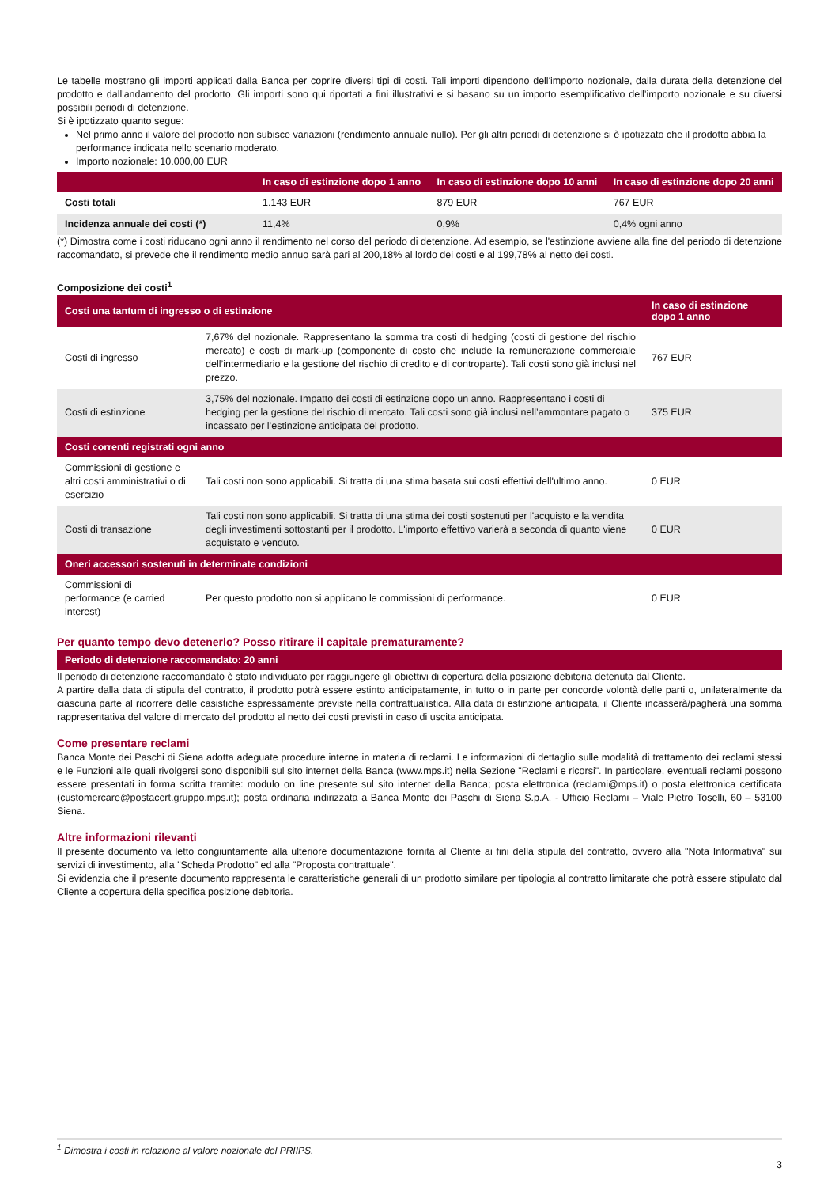Le tabelle mostrano gli importi applicati dalla Banca per coprire diversi tipi di costi. Tali importi dipendono dell'importo nozionale, dalla durata della detenzione del prodotto e dall'andamento del prodotto. Gli importi sono qui riportati a fini illustrativi e si basano su un importo esemplificativo dell’importo nozionale e su diversi possibili periodi di detenzione.
Si è ipotizzato quanto segue:
Nel primo anno il valore del prodotto non subisce variazioni (rendimento annuale nullo). Per gli altri periodi di detenzione si è ipotizzato che il prodotto abbia la performance indicata nello scenario moderato.
Importo nozionale: 10.000,00 EUR
| | In caso di estinzione dopo 1 anno | In caso di estinzione dopo 10 anni | In caso di estinzione dopo 20 anni |
| --- | --- | --- | --- |
| Costi totali | 1.143 EUR | 879 EUR | 767 EUR |
| Incidenza annuale dei costi (*) | 11,4% | 0,9% | 0,4% ogni anno |
(*) Dimostra come i costi riducano ogni anno il rendimento nel corso del periodo di detenzione. Ad esempio, se l'estinzione avviene alla fine del periodo di detenzione raccomandato, si prevede che il rendimento medio annuo sarà pari al 200,18% al lordo dei costi e al 199,78% al netto dei costi.
Composizione dei costi<sup>1</sup>
| Costi una tantum di ingresso o di estinzione | | In caso di estinzione dopo 1 anno |
| --- | --- | --- |
| Costi di ingresso | 7,67% del nozionale. Rappresentano la somma tra costi di hedging (costi di gestione del rischio mercato) e costi di mark-up (componente di costo che include la remunerazione commerciale dell’intermediario e la gestione del rischio di credito e di controparte). Tali costi sono già inclusi nel prezzo. | 767 EUR |
| Costi di estinzione | 3,75% del nozionale. Impatto dei costi di estinzione dopo un anno. Rappresentano i costi di hedging per la gestione del rischio di mercato. Tali costi sono già inclusi nell’ammontare pagato o incassato per l’estinzione anticipata del prodotto. | 375 EUR |
| Costi correnti registrati ogni anno | | |
| Commissioni di gestione e altri costi amministrativi o di esercizio | Tali costi non sono applicabili. Si tratta di una stima basata sui costi effettivi dell'ultimo anno. | 0 EUR |
| Costi di transazione | Tali costi non sono applicabili. Si tratta di una stima dei costi sostenuti per l'acquisto e la vendita degli investimenti sottostanti per il prodotto. L'importo effettivo varierà a seconda di quanto viene acquistato e venduto. | 0 EUR |
| Oneri accessori sostenuti in determinate condizioni | | |
| Commissioni di performance (e carried interest) | Per questo prodotto non si applicano le commissioni di performance. | 0 EUR |
Per quanto tempo devo detenerlo? Posso ritirare il capitale prematuramente?
| Periodo di detenzione raccomandato: 20 anni |
| --- |
Il periodo di detenzione raccomandato è stato individuato per raggiungere gli obiettivi di copertura della posizione debitoria detenuta dal Cliente.
A partire dalla data di stipula del contratto, il prodotto potrà essere estinto anticipatamente, in tutto o in parte per concorde volontà delle parti o, unilateralmente da ciascuna parte al ricorrere delle casistiche espressamente previste nella contrattualistica. Alla data di estinzione anticipata, il Cliente incasserà/pagherà una somma rappresentativa del valore di mercato del prodotto al netto dei costi previsti in caso di uscita anticipata.
Come presentare reclami
Banca Monte dei Paschi di Siena adotta adeguate procedure interne in materia di reclami. Le informazioni di dettaglio sulle modalità di trattamento dei reclami stessi e le Funzioni alle quali rivolgersi sono disponibili sul sito internet della Banca (www.mps.it) nella Sezione "Reclami e ricorsi". In particolare, eventuali reclami possono essere presentati in forma scritta tramite: modulo on line presente sul sito internet della Banca; posta elettronica (reclami@mps.it) o posta elettronica certificata (customercare@postacert.gruppo.mps.it); posta ordinaria indirizzata a Banca Monte dei Paschi di Siena S.p.A. - Ufficio Reclami – Viale Pietro Toselli, 60 – 53100 Siena.
Altre informazioni rilevanti
Il presente documento va letto congiuntamente alla ulteriore documentazione fornita al Cliente ai fini della stipula del contratto, ovvero alla "Nota Informativa" sui servizi di investimento, alla "Scheda Prodotto" ed alla "Proposta contrattuale".
Si evidenzia che il presente documento rappresenta le caratteristiche generali di un prodotto similare per tipologia al contratto limitarate che potrà essere stipulato dal Cliente a copertura della specifica posizione debitoria.
<sup>1</sup> Dimostra i costi in relazione al valore nozionale del PRIIPS.
3